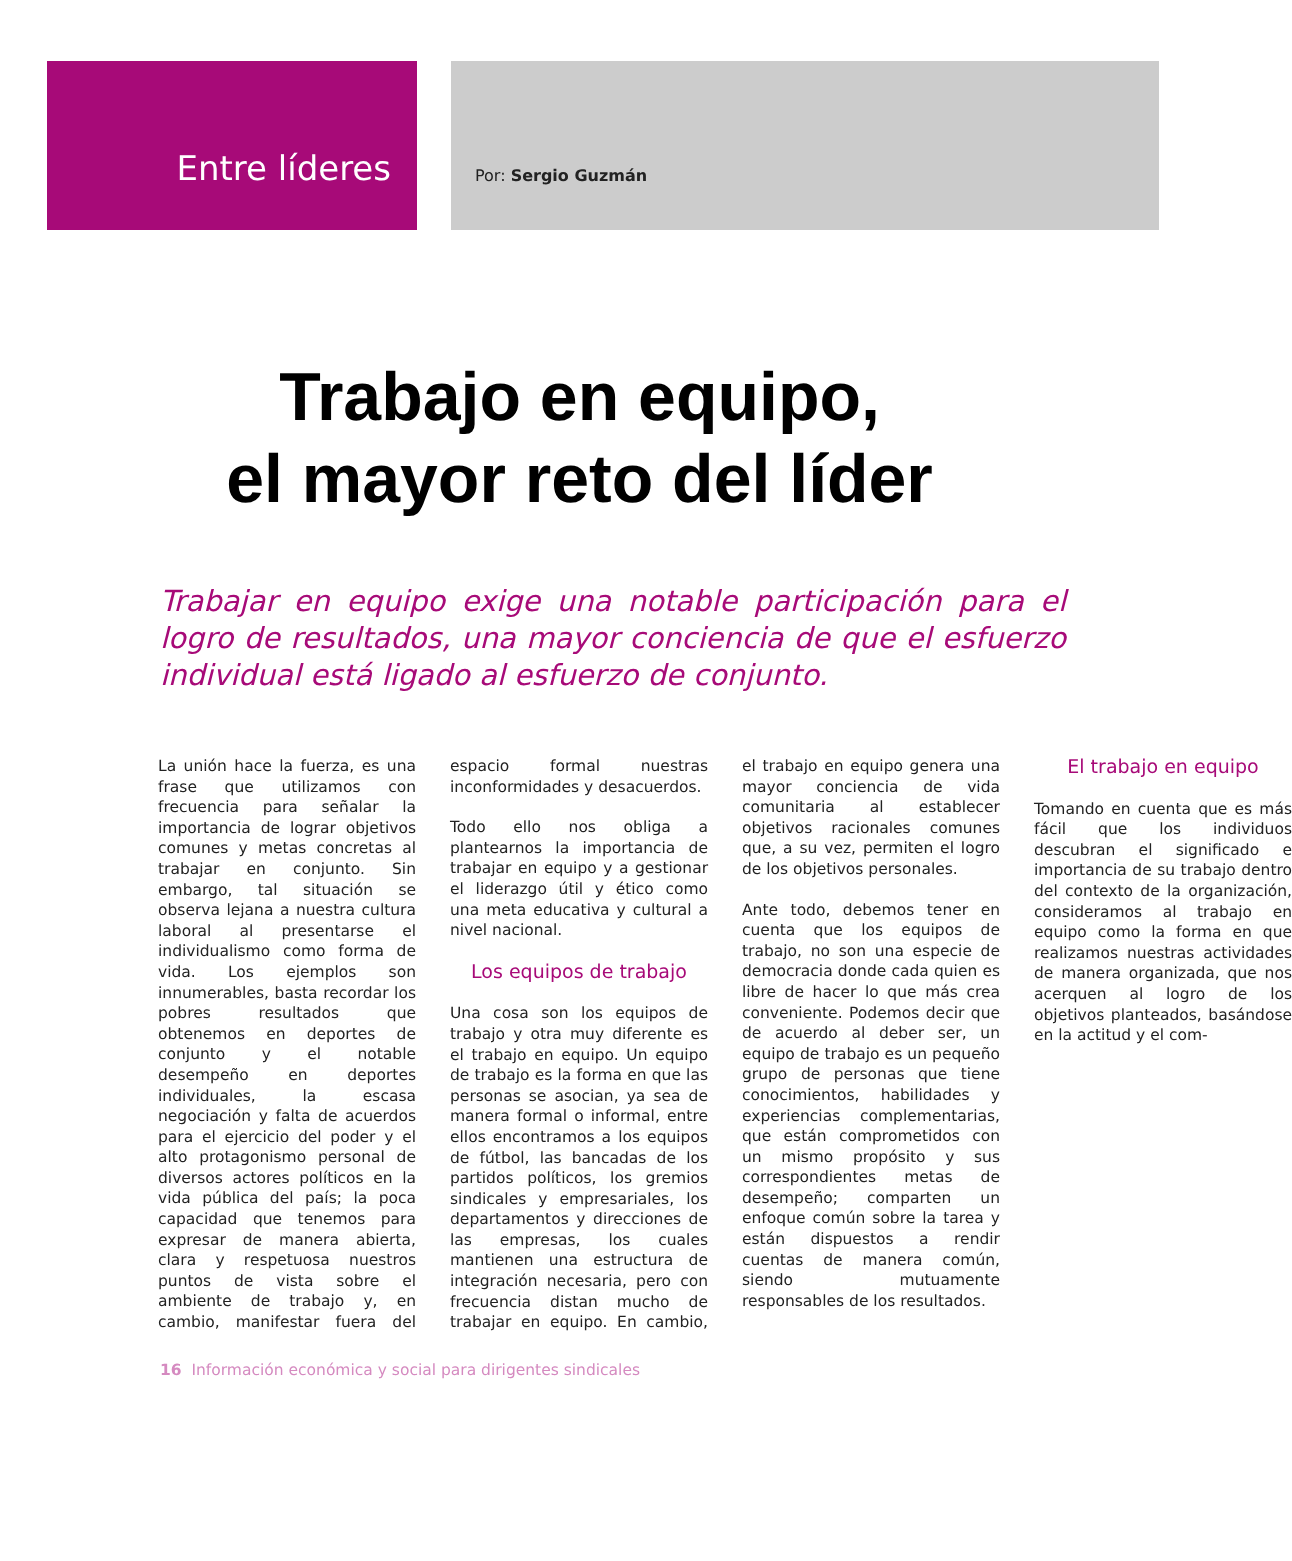Entre líderes
Por: Sergio Guzmán
Trabajo en equipo,
el mayor reto del líder
Trabajar en equipo exige una notable participación para el logro de resultados, una mayor conciencia de que el esfuerzo individual está ligado al esfuerzo de conjunto.
La unión hace la fuerza, es una frase que utilizamos con frecuencia para señalar la importancia de lograr objetivos comunes y metas concretas al trabajar en conjunto. Sin embargo, tal situación se observa lejana a nuestra cultura laboral al presentarse el individualismo como forma de vida. Los ejemplos son innumerables, basta recordar los pobres resultados que obtenemos en deportes de conjunto y el notable desempeño en deportes individuales, la escasa negociación y falta de acuerdos para el ejercicio del poder y el alto protagonismo personal de diversos actores políticos en la vida pública del país; la poca capacidad que tenemos para expresar de manera abierta, clara y respetuosa nuestros puntos de vista sobre el ambiente de trabajo y, en cambio, manifestar fuera del espacio formal nuestras inconformidades y desacuerdos.
Todo ello nos obliga a plantearnos la importancia de trabajar en equipo y a gestionar el liderazgo útil y ético como una meta educativa y cultural a nivel nacional.
Los equipos de trabajo
Una cosa son los equipos de trabajo y otra muy diferente es el trabajo en equipo. Un equipo de trabajo es la forma en que las personas se asocian, ya sea de manera formal o informal, entre ellos encontramos a los equipos de fútbol, las bancadas de los partidos políticos, los gremios sindicales y empresariales, los departamentos y direcciones de las empresas, los cuales mantienen una estructura de integración necesaria, pero con frecuencia distan mucho de trabajar en equipo. En cambio, el trabajo en equipo genera una mayor conciencia de vida comunitaria al establecer objetivos racionales comunes que, a su vez, permiten el logro de los objetivos personales.
Ante todo, debemos tener en cuenta que los equipos de trabajo, no son una especie de democracia donde cada quien es libre de hacer lo que más crea conveniente. Podemos decir que de acuerdo al deber ser, un equipo de trabajo es un pequeño grupo de personas que tiene conocimientos, habilidades y experiencias complementarias, que están comprometidos con un mismo propósito y sus correspondientes metas de desempeño; comparten un enfoque común sobre la tarea y están dispuestos a rendir cuentas de manera común, siendo mutuamente responsables de los resultados.
El trabajo en equipo
Tomando en cuenta que es más fácil que los individuos descubran el significado e importancia de su trabajo dentro del contexto de la organización, consideramos al trabajo en equipo como la forma en que realizamos nuestras actividades de manera organizada, que nos acerquen al logro de los objetivos planteados, basándose en la actitud y el com-
16 Información económica y social para dirigentes sindicales